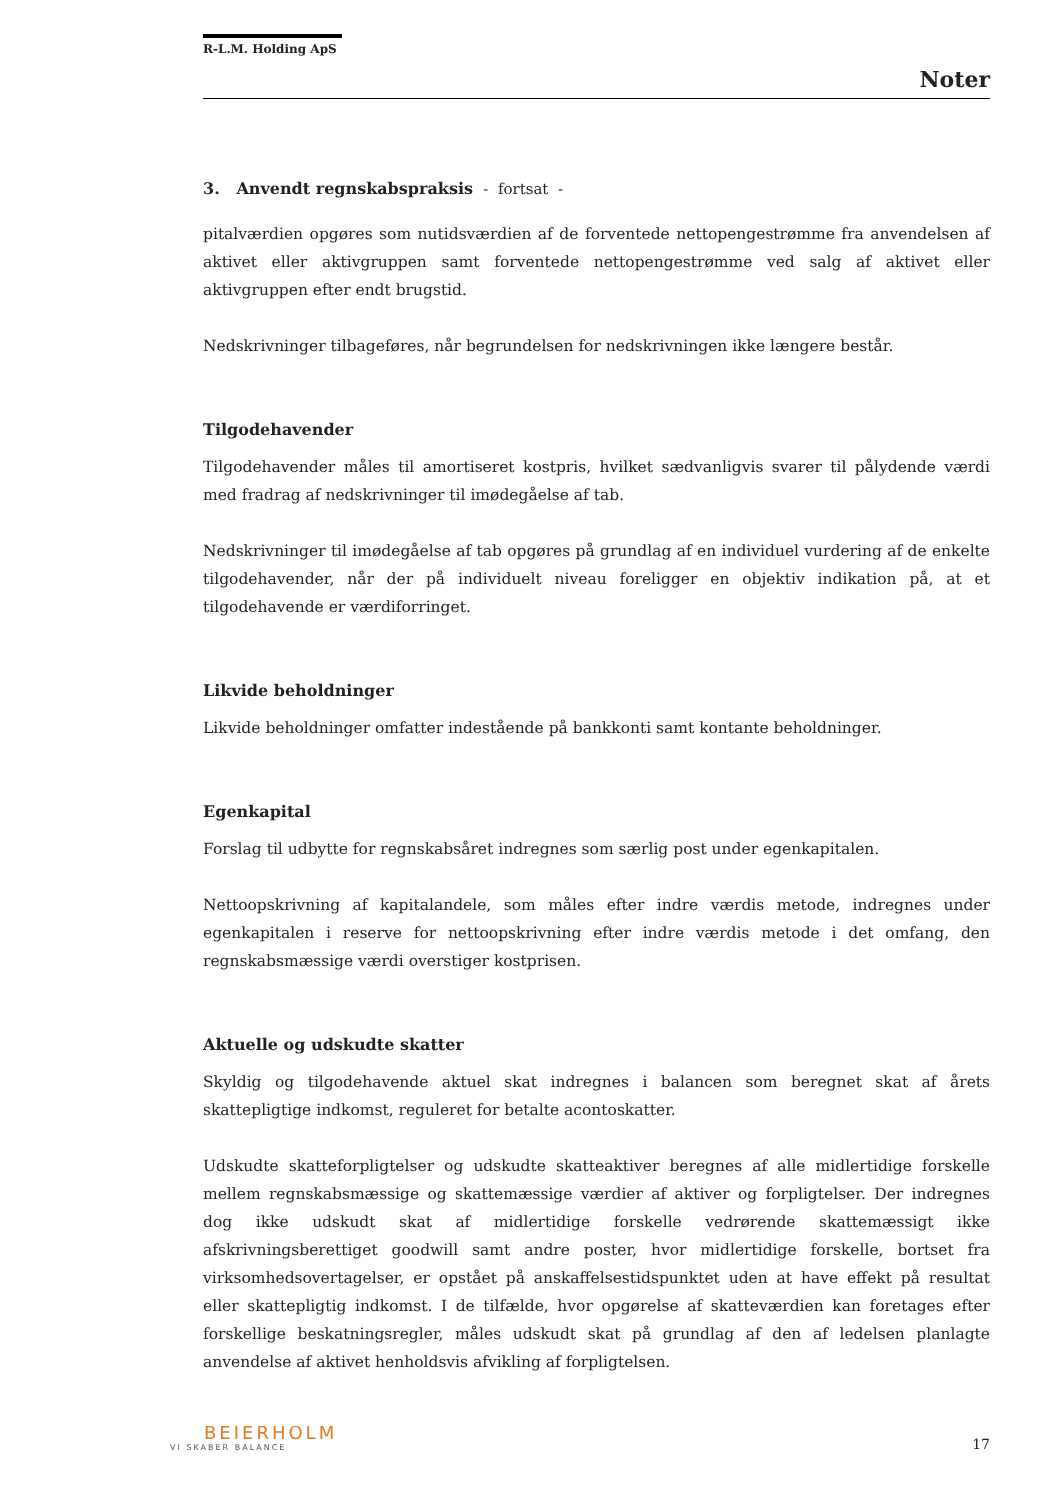R-L.M. Holding ApS
Noter
3. Anvendt regnskabspraksis - fortsat -
pitalværdien opgøres som nutidsværdien af de forventede nettopengestrømme fra anvendelsen af aktivet eller aktivgruppen samt forventede nettopengestrømme ved salg af aktivet eller aktivgruppen efter endt brugstid.
Nedskrivninger tilbageføres, når begrundelsen for nedskrivningen ikke længere består.
Tilgodehavender
Tilgodehavender måles til amortiseret kostpris, hvilket sædvanligvis svarer til pålydende værdi med fradrag af nedskrivninger til imødegåelse af tab.
Nedskrivninger til imødegåelse af tab opgøres på grundlag af en individuel vurdering af de enkelte tilgodehavender, når der på individuelt niveau foreligger en objektiv indikation på, at et tilgodehavende er værdiforringet.
Likvide beholdninger
Likvide beholdninger omfatter indestående på bankkonti samt kontante beholdninger.
Egenkapital
Forslag til udbytte for regnskabsåret indregnes som særlig post under egenkapitalen.
Nettoopskrivning af kapitalandele, som måles efter indre værdis metode, indregnes under egenkapitalen i reserve for nettoopskrivning efter indre værdis metode i det omfang, den regnskabsmæssige værdi overstiger kostprisen.
Aktuelle og udskudte skatter
Skyldig og tilgodehavende aktuel skat indregnes i balancen som beregnet skat af årets skattepligtige indkomst, reguleret for betalte acontoskatter.
Udskudte skatteforpligtelser og udskudte skatteaktiver beregnes af alle midlertidige forskelle mellem regnskabsmæssige og skattemæssige værdier af aktiver og forpligtelser. Der indregnes dog ikke udskudt skat af midlertidige forskelle vedrørende skattemæssigt ikke afskrivningsberettiget goodwill samt andre poster, hvor midlertidige forskelle, bortset fra virksomhedsovertagelser, er opstået på anskaffelsestidspunktet uden at have effekt på resultat eller skattepligtig indkomst. I de tilfælde, hvor opgørelse af skatteværdien kan foretages efter forskellige beskatningsregler, måles udskudt skat på grundlag af den af ledelsen planlagte anvendelse af aktivet henholdsvis afvikling af forpligtelsen.
BEIERHOLM
VI SKABER BALANCE
17